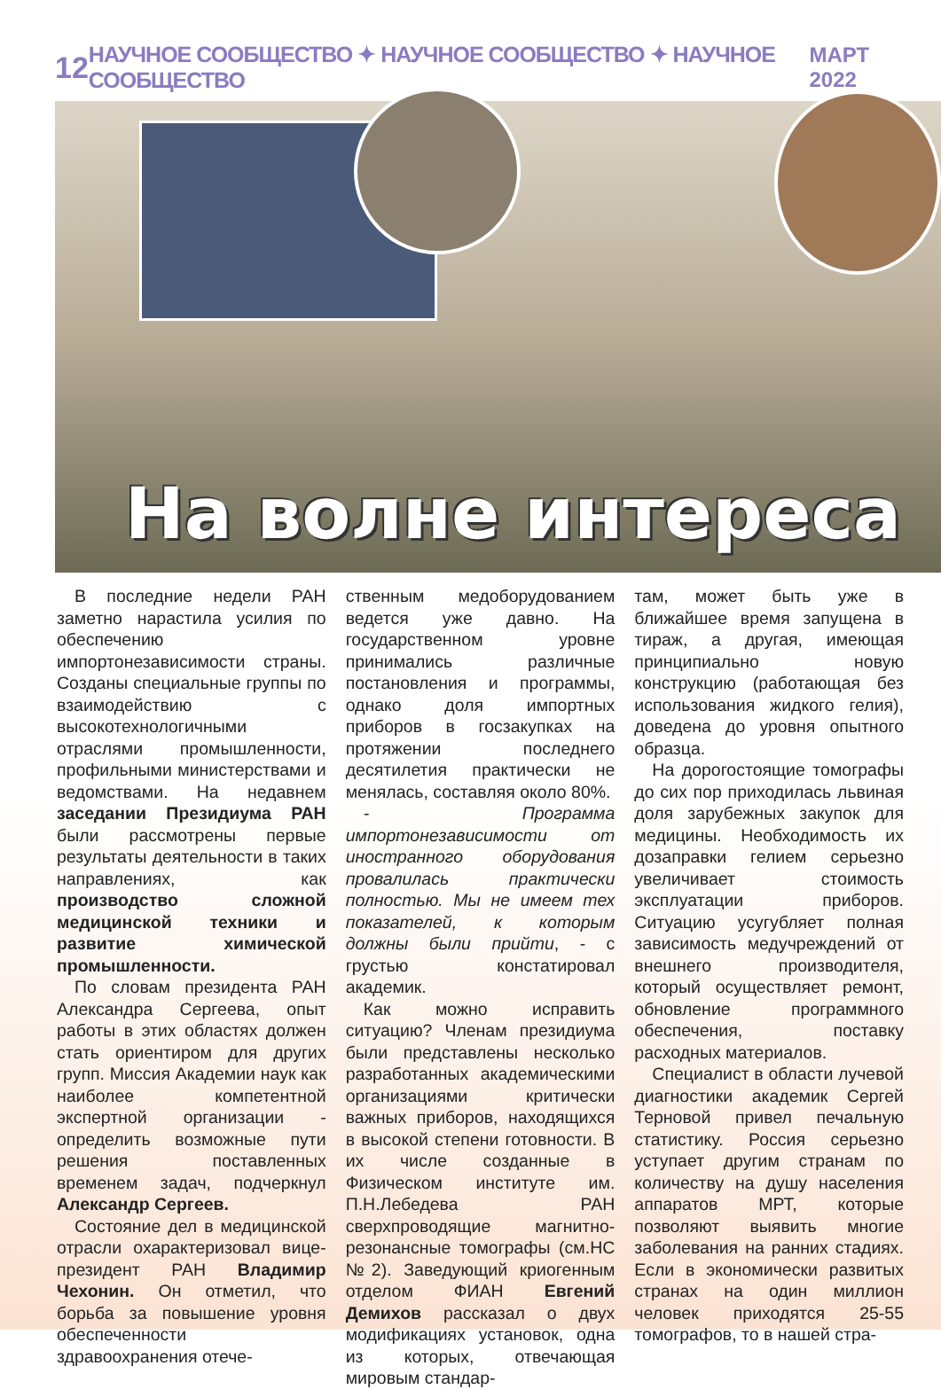12 НАУЧНОЕ СООБЩЕСТВО ✦ НАУЧНОЕ СООБЩЕСТВО ✦ НАУЧНОЕ СООБЩЕСТВО МАРТ 2022
На волне интереса
В последние недели РАН заметно нарастила усилия по обеспечению импортонезависимости страны. Созданы специальные группы по взаимодействию с высокотехнологичными отраслями промышленности, профильными министерствами и ведомствами. На недавнем заседании Президиума РАН были рассмотрены первые результаты деятельности в таких направлениях, как производство сложной медицинской техники и развитие химической промышленности.
По словам президента РАН Александра Сергеева, опыт работы в этих областях должен стать ориентиром для других групп. Миссия Академии наук как наиболее компетентной экспертной организации - определить возможные пути решения поставленных временем задач, подчеркнул Александр Сергеев.
Состояние дел в медицинской отрасли охарактеризовал вице-президент РАН Владимир Чехонин. Он отметил, что борьба за повышение уровня обеспеченности здравоохранения отече-
ственным медоборудованием ведется уже давно. На государственном уровне принимались различные постановления и программы, однако доля импортных приборов в госзакупках на протяжении последнего десятилетия практически не менялась, составляя около 80%.
- Программа импортонезависимости от иностранного оборудования провалилась практически полностью. Мы не имеем тех показателей, к которым должны были прийти, - с грустью констатировал академик.
Как можно исправить ситуацию? Членам президиума были представлены несколько разработанных академическими организациями критически важных приборов, находящихся в высокой степени готовности. В их числе созданные в Физическом институте им. П.Н.Лебедева РАН сверхпроводящие магнитно-резонансные томографы (см.НС №2). Заведующий криогенным отделом ФИАН Евгений Демихов рассказал о двух модификациях установок, одна из которых, отвечающая мировым стандар-
там, может быть уже в ближайшее время запущена в тираж, а другая, имеющая принципиально новую конструкцию (работающая без использования жидкого гелия), доведена до уровня опытного образца.
На дорогостоящие томографы до сих пор приходилась львиная доля зарубежных закупок для медицины. Необходимость их дозаправки гелием серьезно увеличивает стоимость эксплуатации приборов. Ситуацию усугубляет полная зависимость медучреждений от внешнего производителя, который осуществляет ремонт, обновление программного обеспечения, поставку расходных материалов.
Специалист в области лучевой диагностики академик Сергей Терновой привел печальную статистику. Россия серьезно уступает другим странам по количеству на душу населения аппаратов МРТ, которые позволяют выявить многие заболевания на ранних стадиях. Если в экономически развитых странах на один миллион человек приходятся 25-55 томографов, то в нашей стра-